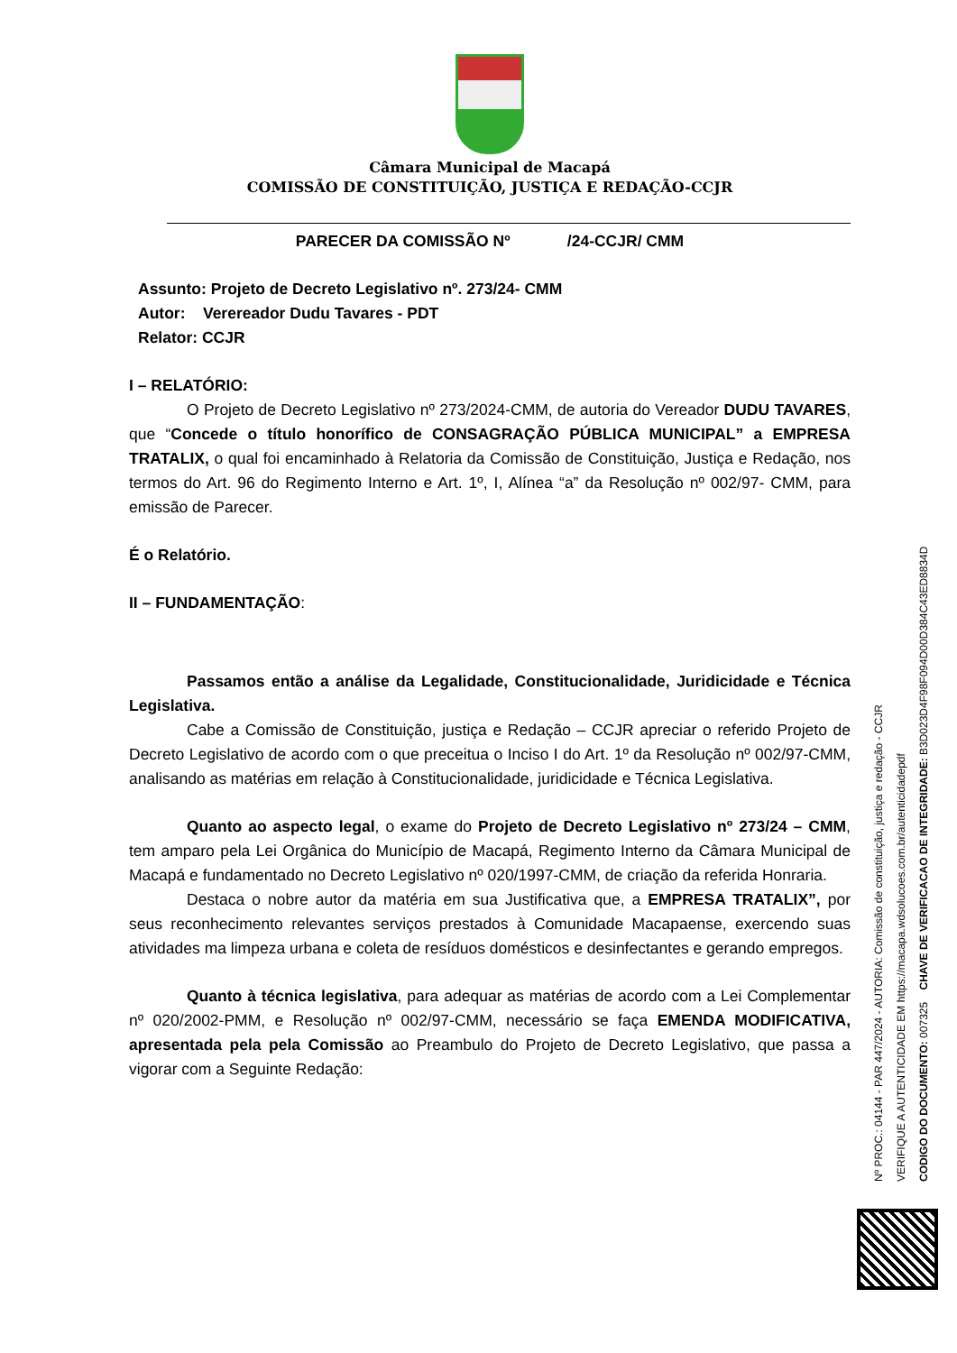Câmara Municipal de Macapá
COMISSÃO DE CONSTITUIÇÃO, JUSTIÇA E REDAÇÃO-CCJR
PARECER DA COMISSÃO Nº /24-CCJR/ CMM
Assunto: Projeto de Decreto Legislativo nº. 273/24- CMM
Autor: Verereador Dudu Tavares - PDT
Relator: CCJR
I – RELATÓRIO:
O Projeto de Decreto Legislativo nº 273/2024-CMM, de autoria do Vereador DUDU TAVARES, que “Concede o título honorífico de CONSAGRAÇÃO PÚBLICA MUNICIPAL” a EMPRESA TRATALIX, o qual foi encaminhado à Relatoria da Comissão de Constituição, Justiça e Redação, nos termos do Art. 96 do Regimento Interno e Art. 1º, I, Alínea “a” da Resolução nº 002/97- CMM, para emissão de Parecer.
É o Relatório.
II – FUNDAMENTAÇÃO:
Passamos então a análise da Legalidade, Constitucionalidade, Juridicidade e Técnica Legislativa.
Cabe a Comissão de Constituição, justiça e Redação – CCJR apreciar o referido Projeto de Decreto Legislativo de acordo com o que preceitua o Inciso I do Art. 1º da Resolução nº 002/97-CMM, analisando as matérias em relação à Constitucionalidade, juridicidade e Técnica Legislativa.
Quanto ao aspecto legal, o exame do Projeto de Decreto Legislativo nº 273/24 – CMM, tem amparo pela Lei Orgânica do Município de Macapá, Regimento Interno da Câmara Municipal de Macapá e fundamentado no Decreto Legislativo nº 020/1997-CMM, de criação da referida Honraria.
Destaca o nobre autor da matéria em sua Justificativa que, a EMPRESA TRATALIX”, por seus reconhecimento relevantes serviços prestados à Comunidade Macapaense, exercendo suas atividades ma limpeza urbana e coleta de resíduos domésticos e desinfectantes e gerando empregos.
Quanto à técnica legislativa, para adequar as matérias de acordo com a Lei Complementar nº 020/2002-PMM, e Resolução nº 002/97-CMM, necessário se faça EMENDA MODIFICATIVA, apresentada pela pela Comissão ao Preambulo do Projeto de Decreto Legislativo, que passa a vigorar com a Seguinte Redação:
Nº PROC.: 04144 - PAR 447/2024 - AUTORIA: Comissão de constituição, justiça e redação - CCJR
VERIFIQUE A AUTENTICIDADE EM https://macapa.wdsolucoes.com.br/autenticidadepdf
CODIGO DO DOCUMENTO: 007325 CHAVE DE VERIFICACAO DE INTEGRIDADE: B3D023D4F98F094D00D384C43ED8834D